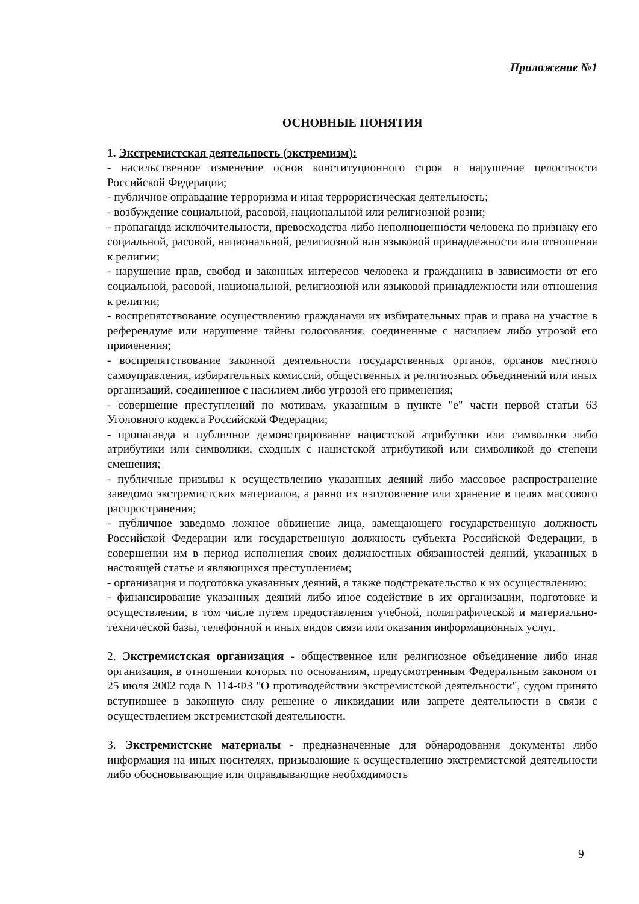Приложение №1
ОСНОВНЫЕ ПОНЯТИЯ
1. Экстремистская деятельность (экстремизм):
- насильственное изменение основ конституционного строя и нарушение целостности Российской Федерации;
- публичное оправдание терроризма и иная террористическая деятельность;
- возбуждение социальной, расовой, национальной или религиозной розни;
- пропаганда исключительности, превосходства либо неполноценности человека по признаку его социальной, расовой, национальной, религиозной или языковой принадлежности или отношения к религии;
- нарушение прав, свобод и законных интересов человека и гражданина в зависимости от его социальной, расовой, национальной, религиозной или языковой принадлежности или отношения к религии;
- воспрепятствование осуществлению гражданами их избирательных прав и права на участие в референдуме или нарушение тайны голосования, соединенные с насилием либо угрозой его применения;
- воспрепятствование законной деятельности государственных органов, органов местного самоуправления, избирательных комиссий, общественных и религиозных объединений или иных организаций, соединенное с насилием либо угрозой его применения;
- совершение преступлений по мотивам, указанным в пункте "е" части первой статьи 63 Уголовного кодекса Российской Федерации;
- пропаганда и публичное демонстрирование нацистской атрибутики или символики либо атрибутики или символики, сходных с нацистской атрибутикой или символикой до степени смешения;
- публичные призывы к осуществлению указанных деяний либо массовое распространение заведомо экстремистских материалов, а равно их изготовление или хранение в целях массового распространения;
- публичное заведомо ложное обвинение лица, замещающего государственную должность Российской Федерации или государственную должность субъекта Российской Федерации, в совершении им в период исполнения своих должностных обязанностей деяний, указанных в настоящей статье и являющихся преступлением;
- организация и подготовка указанных деяний, а также подстрекательство к их осуществлению;
- финансирование указанных деяний либо иное содействие в их организации, подготовке и осуществлении, в том числе путем предоставления учебной, полиграфической и материально-технической базы, телефонной и иных видов связи или оказания информационных услуг.
2. Экстремистская организация - общественное или религиозное объединение либо иная организация, в отношении которых по основаниям, предусмотренным Федеральным законом от 25 июля 2002 года N 114-ФЗ "О противодействии экстремистской деятельности", судом принято вступившее в законную силу решение о ликвидации или запрете деятельности в связи с осуществлением экстремистской деятельности.
3. Экстремистские материалы - предназначенные для обнародования документы либо информация на иных носителях, призывающие к осуществлению экстремистской деятельности либо обосновывающие или оправдывающие необходимость
9